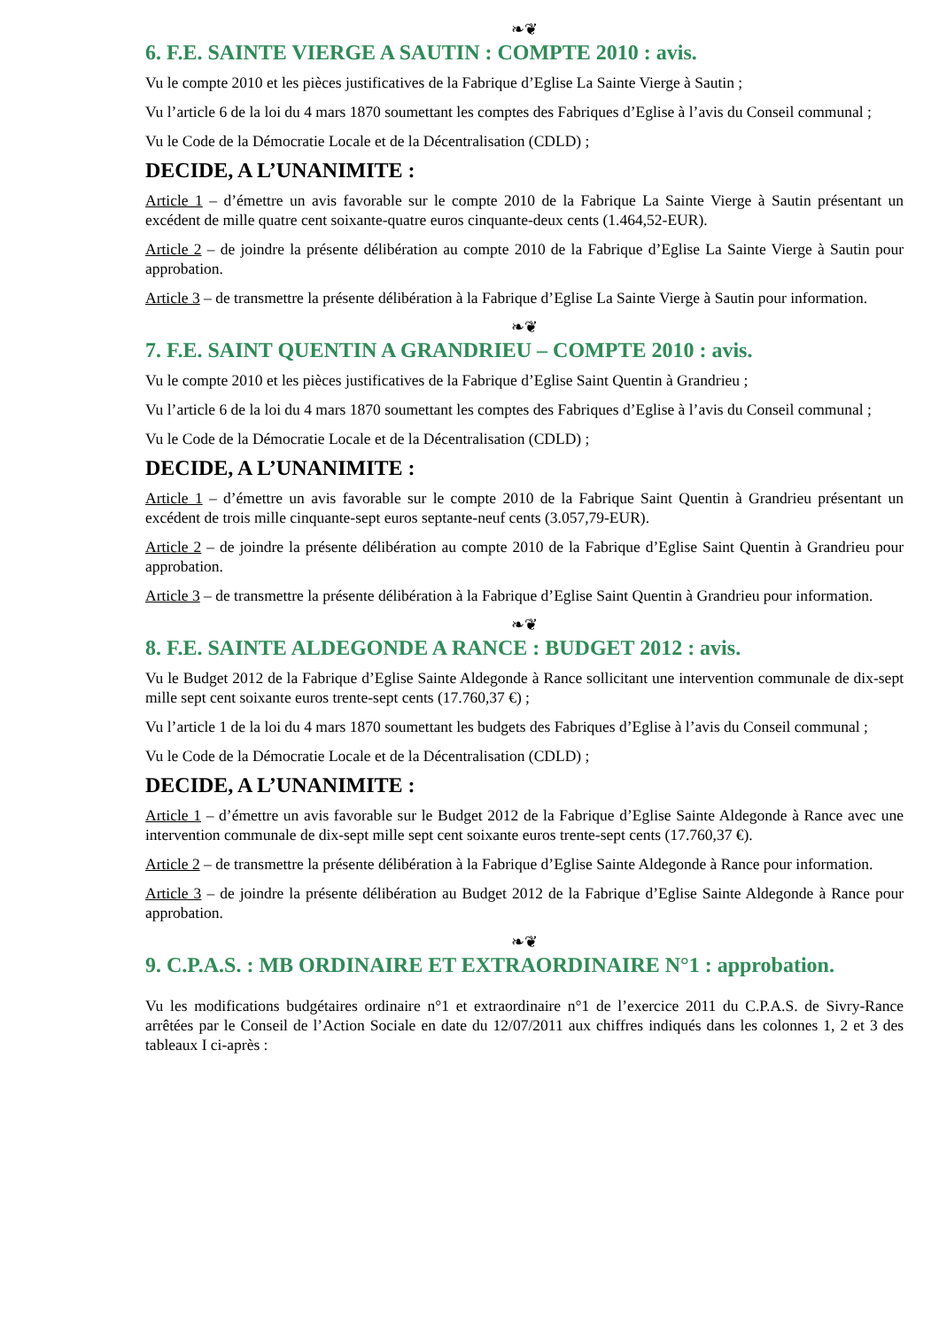❧❦
6. F.E. SAINTE VIERGE A SAUTIN : COMPTE 2010 : avis.
Vu le compte 2010 et les pièces justificatives de la Fabrique d’Eglise La Sainte Vierge à Sautin ;
Vu l’article 6 de la loi du 4 mars 1870 soumettant les comptes des Fabriques d’Eglise à l’avis du Conseil communal ;
Vu le Code de la Démocratie Locale et de la Décentralisation (CDLD) ;
DECIDE, A L’UNANIMITE :
Article 1 – d’émettre un avis favorable sur le compte 2010 de la Fabrique La Sainte Vierge à Sautin présentant un excédent de mille quatre cent soixante-quatre euros cinquante-deux cents (1.464,52-EUR).
Article 2 – de joindre la présente délibération au compte 2010 de la Fabrique d’Eglise La Sainte Vierge à Sautin pour approbation.
Article 3 – de transmettre la présente délibération à la Fabrique d’Eglise La Sainte Vierge à Sautin pour information.
❧❦
7. F.E. SAINT QUENTIN A GRANDRIEU – COMPTE 2010 : avis.
Vu le compte 2010 et les pièces justificatives de la Fabrique d’Eglise Saint Quentin à Grandrieu ;
Vu l’article 6 de la loi du 4 mars 1870 soumettant les comptes des Fabriques d’Eglise à l’avis du Conseil communal ;
Vu le Code de la Démocratie Locale et de la Décentralisation (CDLD) ;
DECIDE, A L’UNANIMITE :
Article 1 – d’émettre un avis favorable sur le compte 2010 de la Fabrique Saint Quentin à Grandrieu présentant un excédent de trois mille cinquante-sept euros septante-neuf cents (3.057,79-EUR).
Article 2 – de joindre la présente délibération au compte 2010 de la Fabrique d’Eglise Saint Quentin à Grandrieu pour approbation.
Article 3 – de transmettre la présente délibération à la Fabrique d’Eglise Saint Quentin à Grandrieu pour information.
❧❦
8. F.E. SAINTE ALDEGONDE A RANCE : BUDGET 2012 : avis.
Vu le Budget 2012 de la Fabrique d’Eglise Sainte Aldegonde à Rance sollicitant une intervention communale de dix-sept mille sept cent soixante euros trente-sept cents (17.760,37 €) ;
Vu l’article 1 de la loi du 4 mars 1870 soumettant les budgets des Fabriques d’Eglise à l’avis du Conseil communal ;
Vu le Code de la Démocratie Locale et de la Décentralisation (CDLD) ;
DECIDE, A L’UNANIMITE :
Article 1 – d’émettre un avis favorable sur le Budget 2012 de la Fabrique d’Eglise Sainte Aldegonde à Rance avec une intervention communale de dix-sept mille sept cent soixante euros trente-sept cents (17.760,37 €).
Article 2 – de transmettre la présente délibération à la Fabrique d’Eglise Sainte Aldegonde à Rance pour information.
Article 3 – de joindre la présente délibération au Budget 2012 de la Fabrique d’Eglise Sainte Aldegonde à Rance pour approbation.
❧❦
9. C.P.A.S. : MB ORDINAIRE ET EXTRAORDINAIRE N°1 : approbation.
Vu les modifications budgétaires ordinaire n°1 et extraordinaire n°1 de l’exercice 2011 du C.P.A.S. de Sivry-Rance arrêtées par le Conseil de l’Action Sociale en date du 12/07/2011 aux chiffres indiqués dans les colonnes 1, 2 et 3 des tableaux I ci-après :